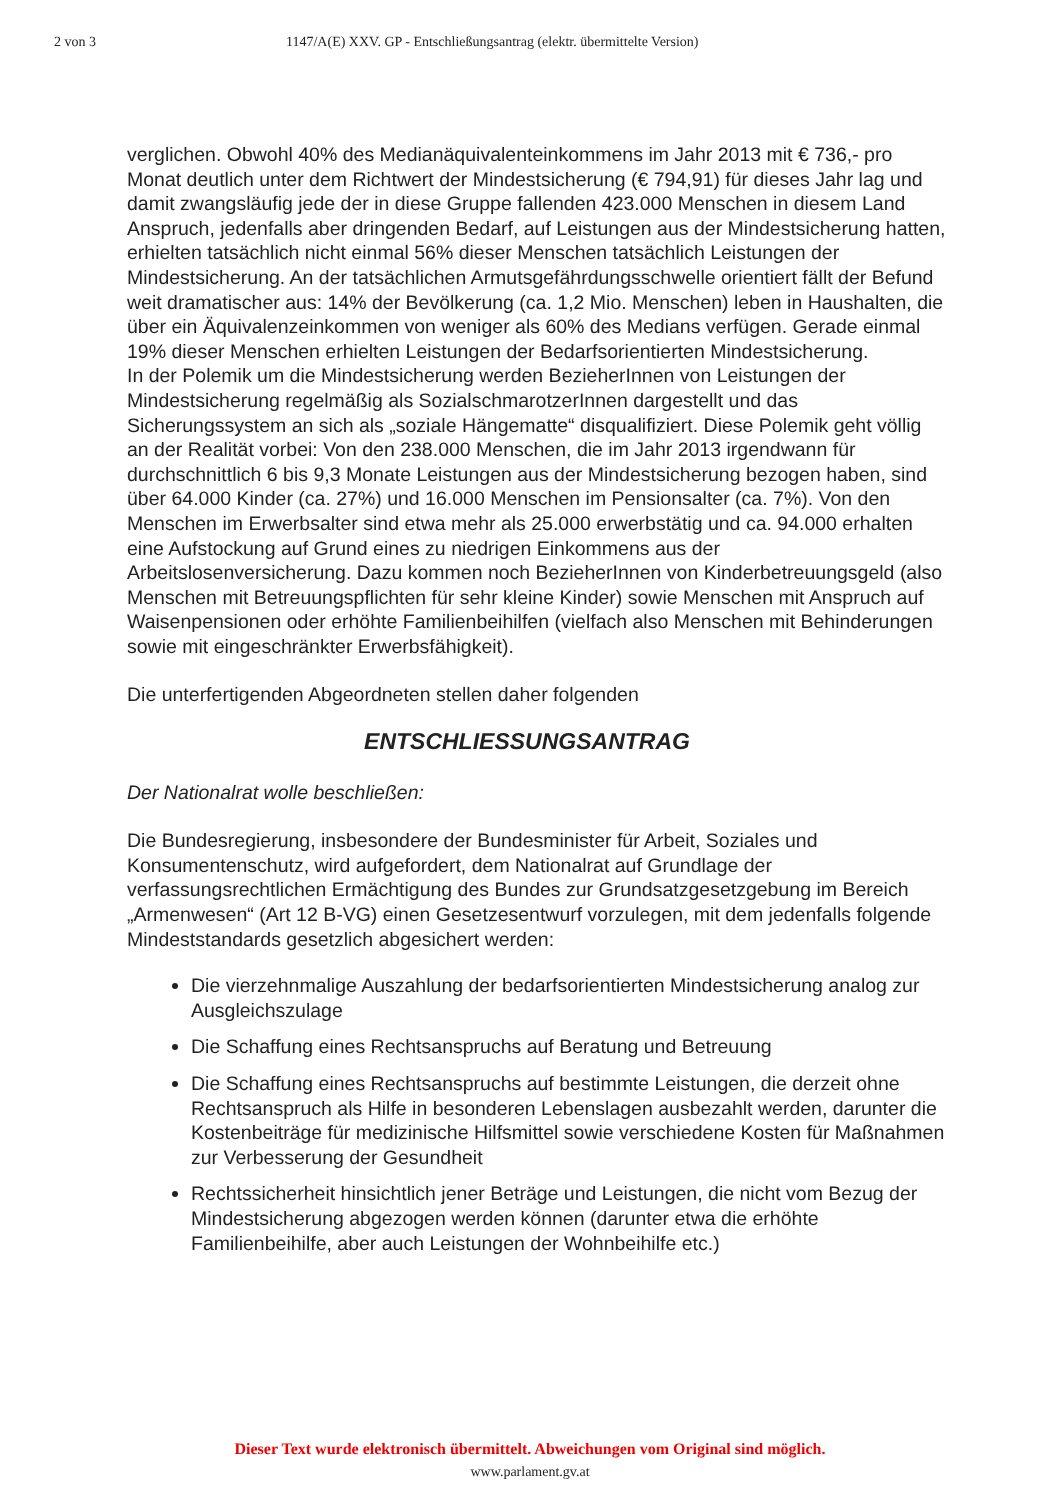2 von 3 1147/A(E) XXV. GP - Entschließungsantrag (elektr. übermittelte Version)
verglichen. Obwohl 40% des Medianäquivalenteinkommens im Jahr 2013 mit € 736,- pro Monat deutlich unter dem Richtwert der Mindestsicherung (€ 794,91) für dieses Jahr lag und damit zwangsläufig jede der in diese Gruppe fallenden 423.000 Menschen in diesem Land Anspruch, jedenfalls aber dringenden Bedarf, auf Leistungen aus der Mindestsicherung hatten, erhielten tatsächlich nicht einmal 56% dieser Menschen tatsächlich Leistungen der Mindestsicherung. An der tatsächlichen Armutsgefährdungsschwelle orientiert fällt der Befund weit dramatischer aus: 14% der Bevölkerung (ca. 1,2 Mio. Menschen) leben in Haushalten, die über ein Äquivalenzeinkommen von weniger als 60% des Medians verfügen. Gerade einmal 19% dieser Menschen erhielten Leistungen der Bedarfsorientierten Mindestsicherung.
In der Polemik um die Mindestsicherung werden BezieherInnen von Leistungen der Mindestsicherung regelmäßig als SozialschmarotzerInnen dargestellt und das Sicherungssystem an sich als „soziale Hängematte“ disqualifiziert. Diese Polemik geht völlig an der Realität vorbei: Von den 238.000 Menschen, die im Jahr 2013 irgendwann für durchschnittlich 6 bis 9,3 Monate Leistungen aus der Mindestsicherung bezogen haben, sind über 64.000 Kinder (ca. 27%) und 16.000 Menschen im Pensionsalter (ca. 7%). Von den Menschen im Erwerbsalter sind etwa mehr als 25.000 erwerbstätig und ca. 94.000 erhalten eine Aufstockung auf Grund eines zu niedrigen Einkommens aus der Arbeitslosenversicherung. Dazu kommen noch BezieherInnen von Kinderbetreuungsgeld (also Menschen mit Betreuungspflichten für sehr kleine Kinder) sowie Menschen mit Anspruch auf Waisenpensionen oder erhöhte Familienbeihilfen (vielfach also Menschen mit Behinderungen sowie mit eingeschränkter Erwerbsfähigkeit).
Die unterfertigenden Abgeordneten stellen daher folgenden
ENTSCHLIESSUNGSANTRAG
Der Nationalrat wolle beschließen:
Die Bundesregierung, insbesondere der Bundesminister für Arbeit, Soziales und Konsumentenschutz, wird aufgefordert, dem Nationalrat auf Grundlage der verfassungsrechtlichen Ermächtigung des Bundes zur Grundsatzgesetzgebung im Bereich „Armenwesen“ (Art 12 B-VG) einen Gesetzesentwurf vorzulegen, mit dem jedenfalls folgende Mindeststandards gesetzlich abgesichert werden:
Die vierzehnmalige Auszahlung der bedarfsorientierten Mindestsicherung analog zur Ausgleichszulage
Die Schaffung eines Rechtsanspruchs auf Beratung und Betreuung
Die Schaffung eines Rechtsanspruchs auf bestimmte Leistungen, die derzeit ohne Rechtsanspruch als Hilfe in besonderen Lebenslagen ausbezahlt werden, darunter die Kostenbeiträge für medizinische Hilfsmittel sowie verschiedene Kosten für Maßnahmen zur Verbesserung der Gesundheit
Rechtssicherheit hinsichtlich jener Beträge und Leistungen, die nicht vom Bezug der Mindestsicherung abgezogen werden können (darunter etwa die erhöhte Familienbeihilfe, aber auch Leistungen der Wohnbeihilfe etc.)
Dieser Text wurde elektronisch übermittelt. Abweichungen vom Original sind möglich.
www.parlament.gv.at